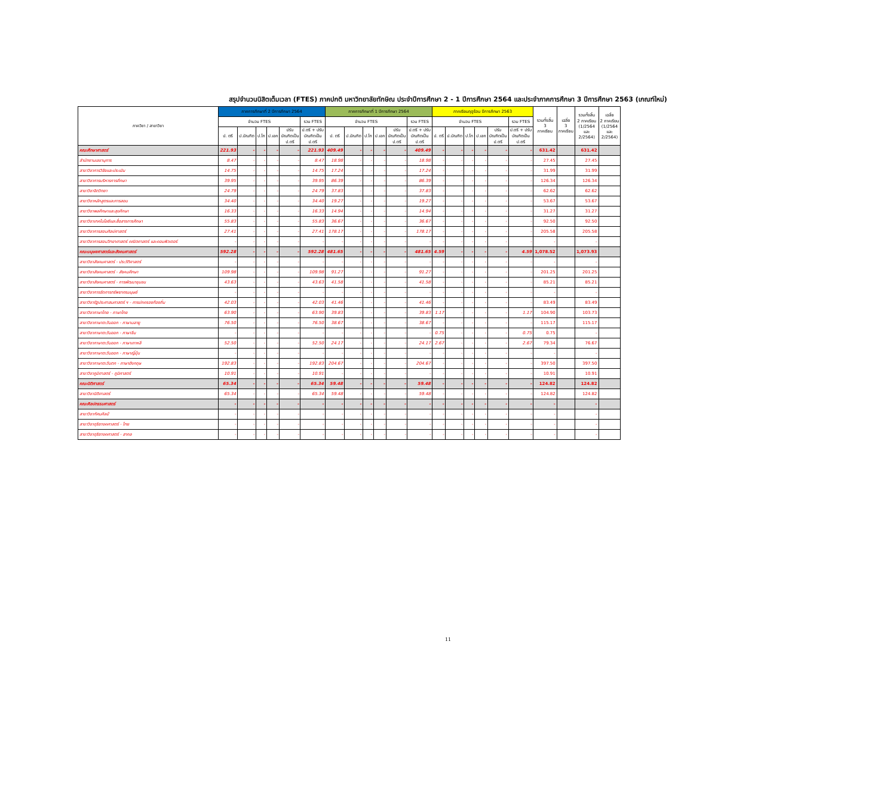สรุปจำนวนนิสิตเต็มเวลา (FTES) ภาคปกติ มหาวิทยาลัยทักษิณ ประจำปีการศึกษา 2 - 1 ปีการศึกษา 2564 และประจำภาคการศึกษา 3 ปีการศึกษา 2563 (เกณฑ์ใหม่)
| ภาควิชา / สาขาวิชา | ภาคการศึกษาที่ 2 ปีการศึกษา 2564 | | | | | | ภาคการศึกษาที่ 1 ปีการศึกษา 2564 | | | | | | ภาคเรียนฤดูร้อน ปีการศึกษา 2563 | | | | | | รวมทั้งสิ้น 3 ภาคเรียน | เฉลี่ย 3 ภาคเรียน | รวมทั้งสิ้น 2 ภาคเรียน (1/2564 และ 2/2564) | เฉลี่ย 2 ภาคเรียน (1/2564 และ 2/2564) |
| --- | --- | --- | --- | --- | --- | --- | --- | --- | --- | --- | --- | --- | --- | --- | --- | --- | --- | --- | --- | --- | --- | --- |
| | จำนวน FTES | | | | | รวม FTES | จำนวน FTES | | | | | รวม FTES | จำนวน FTES | | | | | รวม FTES | | | | |
| | ป. ตรี | ป.บัณฑิต | ป.โท | ป.เอก | ปรับ บัณฑิตเป็น ป.ตรี | ป.ตรี + ปรับ บัณฑิตเป็น ป.ตรี | ป. ตรี | ป.บัณฑิต | ป.โท | ป.เอก | ปรับ บัณฑิตเป็น ป.ตรี | ป.ตรี + ปรับ บัณฑิตเป็น ป.ตรี | ป. ตรี | ป.บัณฑิต | ป.โท | ป.เอก | ปรับ บัณฑิตเป็น ป.ตรี | ป.ตรี + ปรับ บัณฑิตเป็น ป.ตรี | | | | |
| คณะศึกษาศาสตร์ | 221.93 | - | - | - | - | 221.93 | 409.49 | - | - | - | - | 409.49 | - | - | - | - | - | - | 631.42 | | 631.42 | |
| สำนักงานเลขานุการ | 8.47 | - | - | - | - | 8.47 | 18.98 | - | - | - | - | 18.98 | - | - | - | - | - | - | 27.45 | | 27.45 | |
| สาขาวิชาการวิจัยและประเมิน | 14.75 | - | - | - | - | 14.75 | 17.24 | - | - | - | - | 17.24 | - | - | - | - | - | - | 31.99 | | 31.99 | |
| สาขาวิชาการบริหารการศึกษา | 39.95 | - | - | - | - | 39.95 | 86.39 | - | - | - | - | 86.39 | - | - | - | - | - | - | 126.34 | | 126.34 | |
| สาขาวิชาจิตวิทยา | 24.79 | - | - | - | - | 24.79 | 37.83 | - | - | - | - | 37.83 | - | - | - | - | - | - | 62.62 | | 62.62 | |
| สาขาวิชาหลักสูตรและการสอน | 34.40 | - | - | - | - | 34.40 | 19.27 | - | - | - | - | 19.27 | - | - | - | - | - | - | 53.67 | | 53.67 | |
| สาขาวิชาพลศึกษาและสุขศึกษา | 16.33 | - | - | - | - | 16.33 | 14.94 | - | - | - | - | 14.94 | - | - | - | - | - | - | 31.27 | | 31.27 | |
| สาขาวิชาเทคโนโลยีและสื่อสารการศึกษา | 55.83 | - | - | - | - | 55.83 | 36.67 | - | - | - | - | 36.67 | - | - | - | - | - | - | 92.50 | | 92.50 | |
| สาขาวิชาการสอนศิลปศาสตร์ | 27.41 | - | - | - | - | 27.41 | 178.17 | - | - | - | - | 178.17 | - | - | - | - | - | - | 205.58 | | 205.58 | |
| สาขาวิชาการสอนวิทยาศาสตร์ คณิตศาสตร์ และคอมพิวเตอร์ | - | - | - | - | - | - | - | - | - | - | - | - | - | - | - | - | - | - | - | | - | |
| คณะมนุษยศาสตร์และสังคมศาสตร์ | 592.28 | - | - | - | - | 592.28 | 481.65 | - | - | - | - | 481.65 | 4.59 | - | - | - | - | 4.59 | 1,078.52 | | 1,073.93 | |
| สาขาวิชาสังคมศาสตร์ - ประวัติศาสตร์ | - | - | - | - | - | - | - | - | - | - | - | - | - | - | - | - | - | - | - | | - | |
| สาขาวิชาสังคมศาสตร์ - สังคมศึกษา | 109.98 | - | - | - | - | 109.98 | 91.27 | - | - | - | - | 91.27 | - | - | - | - | - | - | 201.25 | | 201.25 | |
| สาขาวิชาสังคมศาสตร์ - การพัฒนาชุมชน | 43.63 | - | - | - | - | 43.63 | 41.58 | - | - | - | - | 41.58 | - | - | - | - | - | - | 85.21 | | 85.21 | |
| สาขาวิชาการจัดการทรัพยากรมนุษย์ | - | - | - | - | - | - | - | - | - | - | - | - | - | - | - | - | - | - | - | | - | |
| สาขาวิชารัฐประศาสนศาสตร์ ฯ - การปกครองท้องถิ่น | 42.03 | - | - | - | - | 42.03 | 41.46 | - | - | - | - | 41.46 | - | - | - | - | - | - | 83.49 | | 83.49 | |
| สาขาวิชาภาษาไทย - ภาษาไทย | 63.90 | - | - | - | - | 63.90 | 39.83 | - | - | - | - | 39.83 | 1.17 | - | - | - | - | 1.17 | 104.90 | | 103.73 | |
| สาขาวิชาภาษาตะวันออก - ภาษามลายู | 76.50 | - | - | - | - | 76.50 | 38.67 | - | - | - | - | 38.67 | - | - | - | - | - | - | 115.17 | | 115.17 | |
| สาขาวิชาภาษาตะวันออก - ภาษาจีน | - | - | - | - | - | - | - | - | - | - | - | - | 0.75 | - | - | - | - | 0.75 | 0.75 | | - | |
| สาขาวิชาภาษาตะวันออก - ภาษาเกาหลี | 52.50 | - | - | - | - | 52.50 | 24.17 | - | - | - | - | 24.17 | 2.67 | - | - | - | - | 2.67 | 79.34 | | 76.67 | |
| สาขาวิชาภาษาตะวันออก - ภาษาญี่ปุ่น | - | - | - | - | - | - | - | - | - | - | - | - | - | - | - | - | - | - | - | | - | |
| สาขาวิชาภาษาตะวันตก - ภาษาอังกฤษ | 192.83 | - | - | - | - | 192.83 | 204.67 | - | - | - | - | 204.67 | - | - | - | - | - | - | 397.50 | | 397.50 | |
| สาขาวิชาภูมิศาสตร์ - ภูมิศาสตร์ | 10.91 | - | - | - | - | 10.91 | - | - | - | - | - | - | - | - | - | - | - | - | 10.91 | | 10.91 | |
| คณะนิติศาสตร์ | 65.34 | - | - | - | - | 65.34 | 59.48 | - | - | - | - | 59.48 | - | - | - | - | - | - | 124.82 | | 124.82 | |
| สาขาวิชานิติศาสตร์ | 65.34 | - | - | - | - | 65.34 | 59.48 | - | - | - | - | 59.48 | - | - | - | - | - | - | 124.82 | | 124.82 | |
| คณะศิลปกรรมศาสตร์ | - | - | - | - | - | - | - | - | - | - | - | - | - | - | - | - | - | - | - | | - | |
| สาขาวิชาทัศนศิลป์ | - | - | - | - | - | - | - | - | - | - | - | - | - | - | - | - | - | - | - | | - | |
| สาขาวิชาดุริยางคศาสตร์ - ไทย | - | - | - | - | - | - | - | - | - | - | - | - | - | - | - | - | - | - | - | | - | |
| สาขาวิชาดุริยางคศาสตร์ - สากล | - | - | - | - | - | - | - | - | - | - | - | - | - | - | - | - | - | - | - | | - | |
11